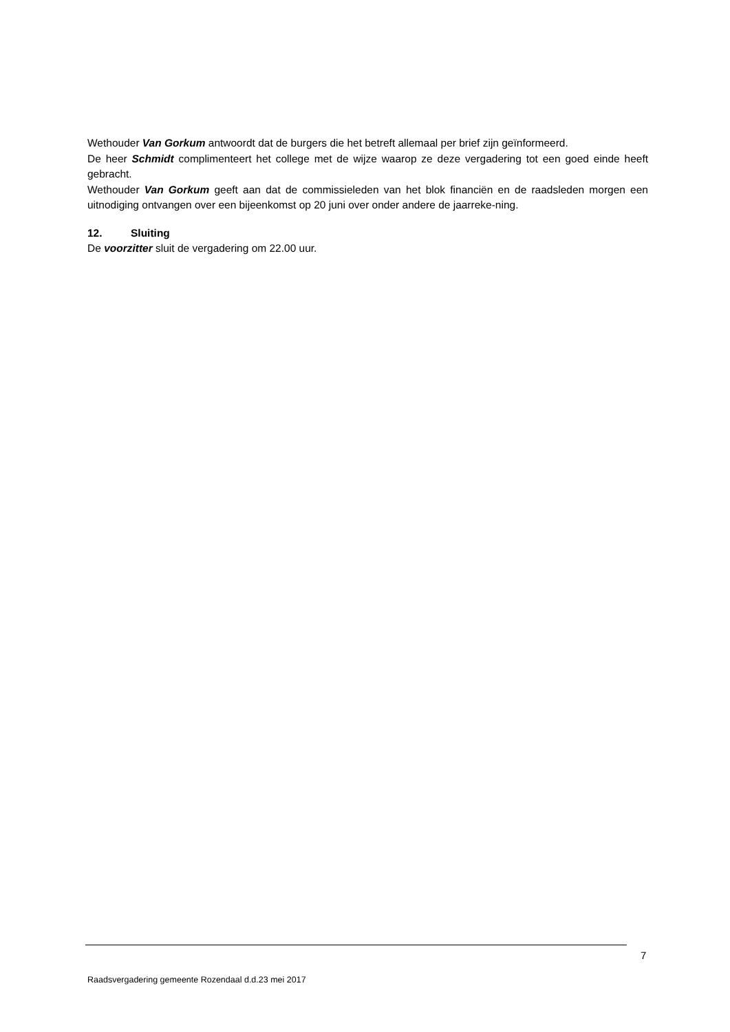Wethouder Van Gorkum antwoordt dat de burgers die het betreft allemaal per brief zijn geïnformeerd.
De heer Schmidt complimenteert het college met de wijze waarop ze deze vergadering tot een goed einde heeft gebracht.
Wethouder Van Gorkum geeft aan dat de commissieleden van het blok financiën en de raadsleden morgen een uitnodiging ontvangen over een bijeenkomst op 20 juni over onder andere de jaarreke-ning.
12. Sluiting
De voorzitter sluit de vergadering om 22.00 uur.
7
Raadsvergadering gemeente Rozendaal d.d.23 mei 2017